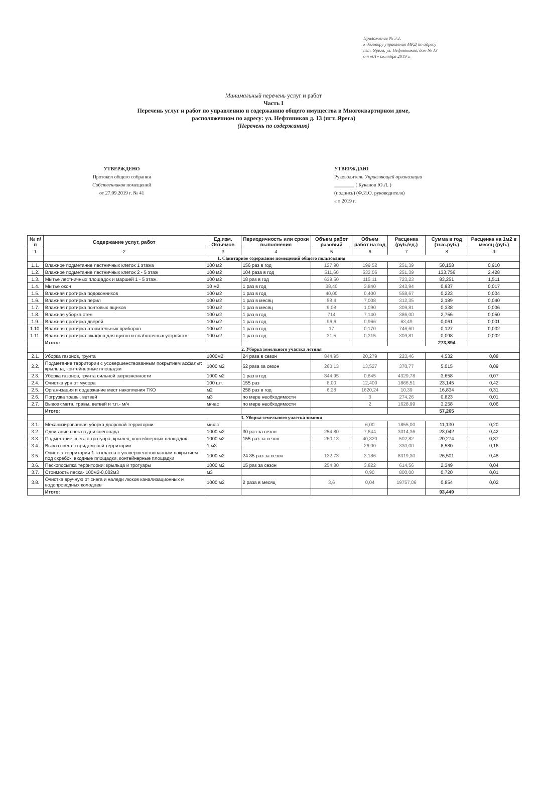Приложение № 3.1.
к договору управления МКД по адресу
пгт. Ярега, ул. Нефтяников, дом № 13
от «01» октября 2019 г.
Минимальный перечень услуг и работ
Часть I
Перечень услуг и работ по управлению и содержанию общего имущества в Многоквартирном доме,
расположенном по адресу: ул. Нефтяников д. 13 (пгт. Ярега)
(Перечень по содержанию)
УТВЕРЖДЕНО
Протокол общего собрания
Собственников помещений
от 27.09.2019 г. № 41
УТВЕРЖДАЮ
Руководитель Управляющей организации
________ ( Куканов Ю.Л. )
(подпись) (Ф.И.О. руководителя)
« » 2019 г.
| № п/п | Содержание услуг, работ | Ед.изм. Объёмов | Периодичность или сроки выполнения | Объем работ разовый | Объем работ на год | Расценка (руб./ед.) | Сумма в год (тыс.руб.) | Расценка на 1м2 в месяц (руб.) |
| --- | --- | --- | --- | --- | --- | --- | --- | --- |
| 1 | 2 | 3 | 4 | 5 | 6 | 7 | 8 | 9 |
| | 1. Санитарное содержание помещений общего пользования | | | | | | | |
| 1.1. | Влажное подметание лестничных клеток 1 этажа | 100 м2 | 156 раз в год | 127,90 | 199,52 | 251,39 | 50,158 | 0,910 |
| 1.2. | Влажное подметание лестничных клеток 2 - 5 этаж | 100 м2 | 104 раза в год | 511,60 | 532,06 | 251,39 | 133,756 | 2,428 |
| 1.3. | Мытье лестничных площадок и маршей 1 - 5 этаж. | 100 м2 | 18 раз в год | 639,50 | 115,11 | 723,23 | 83,251 | 1,511 |
| 1.4. | Мытье окон | 10 м2 | 1 раз в год | 38,40 | 3,840 | 243,94 | 0,937 | 0,017 |
| 1.5. | Влажная протирка подоконников | 100 м2 | 1 раз в год | 40,00 | 0,400 | 558,67 | 0,223 | 0,004 |
| 1.6. | Влажная протирка перил | 100 м2 | 1 раз в месяц | 58,4 | 7,008 | 312,35 | 2,189 | 0,040 |
| 1.7. | Влажная протирка почтовых ящиков | 100 м2 | 1 раз в месяц | 9,08 | 1,090 | 309,81 | 0,338 | 0,006 |
| 1.8. | Влажная уборка стен | 100 м2 | 1 раз в год | 714 | 7,140 | 386,00 | 2,756 | 0,050 |
| 1.9. | Влажная протирка дверей | 100 м2 | 1 раз в год | 96,6 | 0,966 | 63,49 | 0,061 | 0,001 |
| 1.10. | Влажная протирка отопительных приборов | 100 м2 | 1 раз в год | 17 | 0,170 | 746,60 | 0,127 | 0,002 |
| 1.11. | Влажная протирка шкафов для щитов и слаботочных устройств | 100 м2 | 1 раз в год | 31,5 | 0,315 | 309,81 | 0,098 | 0,002 |
| | Итого: | | | | | | 273,894 | |
| | 2. Уборка земельного участка летняя | | | | | | | |
| 2.1. | Уборка газонов, грунта | 1000м2 | 24 раза в сезон | 844,95 | 20,279 | 223,46 | 4,532 | 0,08 |
| 2.2. | Подметание территории с усовершенствованным покрытием асфальт: крыльца, контейнерные площадки | 1000 м2 | 52 раза за сезон | 260,13 | 13,527 | 370,77 | 5,015 | 0,09 |
| 2.3. | Уборка газонов, грунта сильной загрязненности | 1000 м2 | 1 раз в год | 844,95 | 0,845 | 4329,78 | 3,658 | 0,07 |
| 2.4. | Очистка урн от мусора | 100 шт. | 155 раз | 8,00 | 12,400 | 1866,51 | 23,145 | 0,42 |
| 2.5. | Организация и содержание мест накопления ТКО | м2 | 258 раз в год | 6,28 | 1620,24 | 10,39 | 16,834 | 0,31 |
| 2.6. | Погрузка травы, ветвей | м3 | по мере необходимости | | 3 | 274,26 | 0,823 | 0,01 |
| 2.7. | Вывоз смета, травы, ветвей и т.п.- м/ч | м/час | по мере необходимости | | 2 | 1628,99 | 3,258 | 0,06 |
| | Итого: | | | | | | 57,265 | |
| | 3. Уборка земельного участка зимняя | | | | | | | |
| 3.1. | Механизированная уборка дворовой территории | м/час | | | 6,00 | 1855,00 | 11,130 | 0,20 |
| 3.2. | Сдвигание снега в дни снегопада | 1000 м2 | 30 раз за сезон | 254,80 | 7,644 | 3014,36 | 23,042 | 0,42 |
| 3.3. | Подметание снега с тротуара, крылец, контейнерных площадок | 1000 м2 | 155 раз за сезон | 260,13 | 40,320 | 502,82 | 20,274 | 0,37 |
| 3.4. | Вывоз снега с придомовой территории | 1 м3 | | | 26,00 | 330,00 | 8,580 | 0,16 |
| 3.5. | Очистка территории 1-го класса с усовершенствованным покрытием под скребок: входные площадки, контейнерные площадки | 1000 м2 | 24 35 раз за сезон | 132,73 | 3,186 | 8319,30 | 26,501 | 0,48 |
| 3.6. | Пескопосыпка территории: крыльца и тротуары | 1000 м2 | 15 раз за сезон | 254,80 | 3,822 | 614,56 | 2,349 | 0,04 |
| 3.7. | Стоимость песка- 100м2-0,002м3 | м3 | | | 0,90 | 800,00 | 0,720 | 0,01 |
| 3.8. | Очистка вручную от снега и наледи люков канализационных и водопроводных колодцев | 1000 м2 | 2 раза в месяц | 3,6 | 0,04 | 19757,06 | 0,854 | 0,02 |
| | Итого: | | | | | | 93,449 | |